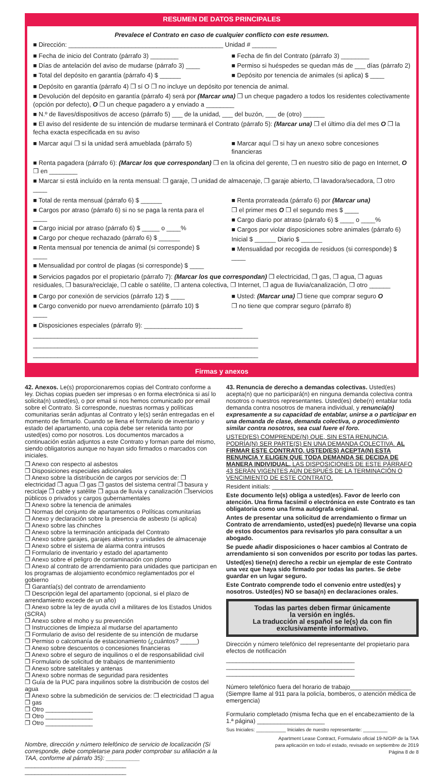RESUMEN DE DATOS PRINCIPALES
Prevalece el Contrato en caso de cualquier conflicto con este resumen.
■ Dirección: ____________________________________________ Unidad # _______
■ Fecha de inicio del Contrato (párrafo 3) ________
■ Días de antelación del aviso de mudarse (párrafo 3) ____
■ Total del depósito en garantía (párrafo 4) $ ______
■ Fecha de fin del Contrato (párrafo 3) ________
■ Permiso si huéspedes se quedan más de ___ días (párrafo 2)
■ Depósito por tenencia de animales (si aplica) $ ____
■ Depósito en garantía (párrafo 4) ❒ sí O ❒ no incluye un depósito por tenencia de animal.
■ Devolución del depósito en garantía (párrafo 4) será por (Marcar una) ❒ un cheque pagadero a todos los residentes colectivamente (opción por defecto), O ❒ un cheque pagadero a y enviado a ________
■ N.º de llaves/dispositivos de acceso (párrafo 5) ___ de la unidad, ___ del buzón, ___ de (otro) ______
■ El aviso del residente de su intención de mudarse terminará el Contrato (párrafo 5): (Marcar una) ❒ el último día del mes O ❒ la fecha exacta especificada en su aviso
■ Marcar aquí ❒ si la unidad será amueblada (párrafo 5)
■ Marcar aquí ❒ si hay un anexo sobre concesiones financieras
■ Renta pagadera (párrafo 6): (Marcar los que correspondan) ❒ en la oficina del gerente, ❒ en nuestro sitio de pago en Internet, O ❒ en ________
■ Marcar si está incluído en la renta mensual: ❒ garaje, ❒ unidad de almacenaje, ❒ garaje abierto, ❒ lavadora/secadora, ❒ otro ____
■ Total de renta mensual (párrafo 6) $ ______
■ Cargos por atraso (párrafo 6) si no se paga la renta para el ____
■ Cargo inicial por atraso (párrafo 6) $ _____ o ____%
■ Cargo por cheque rechazado (párrafo 6) $ ______
■ Renta mensual por tenencia de animal (si corresponde) $ ____
■ Mensualidad por control de plagas (si corresponde) $ ____
■ Renta prorrateada (párrafo 6) por (Marcar una)
❒ el primer mes O ❒ el segundo mes $ ____
■ Cargo diario por atraso (párrafo 6) $ ____ o ____%
■ Cargos por violar disposiciones sobre animales (párrafo 6)
Inicial $ ______ Diario $ ______
■ Mensualidad por recogida de residuos (si corresponde) $ ____
■ Servicios pagados por el propietario (párrafo 7): (Marcar los que correspondan) ❒ electricidad, ❒ gas, ❒ agua, ❒ aguas residuales, ❒ basura/reciclaje, ❒ cable o satélite, ❒ antena colectiva, ❒ Internet, ❒ agua de lluvia/canalización, ❒ otro ______
■ Cargo por conexión de servicios (párrafo 12) $ ____
■ Cargo convenido por nuevo arrendamiento (párrafo 10) $ ____
■ Usted: (Marcar una) ❒ tiene que comprar seguro O
❒ no tiene que comprar seguro (párrafo 8)
■ Disposiciones especiales (párrafo 9): ____________________________
________________________________________________________________
________________________________________________________________
________________________________________________________________
Firmas y anexos
42. Anexos. Le(s) proporcionaremos copias del Contrato conforme a ley. Dichas copias pueden ser impresas o en forma electrónica si así lo solicita(n) usted(es), o por email si nos hemos comunicado por email sobre el Contrato. Si corresponde, nuestras normas y políticas comunitarias serán adjuntas al Contrato y le(s) serán entregadas en el momento de firmarlo. Cuando se llena el formulario de inventario y estado del apartamento, una copia debe ser retenida tanto por usted(es) como por nosotros. Los documentos marcados a continuación están adjuntos a este Contrato y forman parte del mismo, siendo obligatorios aunque no hayan sido firmados o marcados con iniciales.
❒ Anexo con respecto al asbestos
❒ Disposiciones especiales adicionales
❒ Anexo sobre la distribución de cargos por servicios de: ❒ electricidad ❒ agua ❒ gas ❒ gastos del sistema central ❒ basura y reciclaje ❒ cable y satélite ❒ agua de lluvia y canalización ❒servicios públicos o privados y cargos gubernamentales
❒ Anexo sobre la tenencia de animales
❒ Normas del conjunto de apartamentos o Políticas comunitarias
❒ Anexo y declaración sobre la presencia de asbesto (si aplica)
❒ Anexo sobre las chinches
❒ Anexo sobre la terminación anticipada del Contrato
❒ Anexo sobre garajes, garajes abiertos y unidades de almacenaje
❒ Anexo sobre el sistema de alarma contra intrusos
❒ Formulario de inventario y estado del apartamento
❒ Anexo sobre el peligro de contaminación con plomo
❒ Anexo al contrato de arrendamiento para unidades que participan en los programas de alojamiento económico reglamentados por el gobierno
❒ Garantía(s) del contrato de arrendamiento
❒ Descripción legal del apartamento (opcional, si el plazo de arrendamiento excede de un año)
❒ Anexo sobre la ley de ayuda civil a militares de los Estados Unidos (SCRA)
❒ Anexo sobre el moho y su prevención
❒ Instrucciones de limpieza al mudarse del apartamento
❒ Formulario de aviso del residente de su intención de mudarse
❒ Permiso o calcomanía de estacionamiento (¿cuántos? _____)
❒ Anexo sobre descuentos o concesiones financieras
❒ Anexo sobre el seguro de inquilinos o el de responsabilidad civil
❒ Formulario de solicitud de trabajos de mantenimiento
❒ Anexo sobre satelitales y antenas
❒ Anexo sobre normas de seguridad para residentes
❒ Guía de la PUC para inquilinos sobre la distribución de costos del agua
❒ Anexo sobre la submedición de servicios de: ❒ electricidad ❒ agua ❒ gas
❒ Otro ______________
❒ Otro ______________
❒ Otro ______________
Nombre, dirección y número telefónico de servicio de localización (Si corresponde, debe completarse para poder comprobar su afiliación a la TAA, conforme al párrafo 35): __________
______________________________
______________________________
43. Renuncia de derecho a demandas colectivas. Usted(es) acepta(n) que no participará(n) en ninguna demanda colectiva contra nosotros o nuestros representantes. Usted(es) debe(n) entablar toda demanda contra nosotros de manera individual, y renuncia(n) expresamente a su capacidad de entablar, unirse a o participar en una demanda de clase, demanda colectiva, o procedimiento similar contra nosotros, sea cual fuere el foro.
USTED(ES) COMPRENDE(N) QUE, SIN ESTA RENUNCIA, PODRÍA(N) SER PARTE(S) EN UNA DEMANDA COLECTIVA. AL FIRMAR ESTE CONTRATO, USTED(ES) ACEPTA(N) ESTA RENUNCIA Y ELIGEN QUE TODA DEMANDA SE DECIDA DE MANERA INDIVIDUAL. LAS DISPOSICIONES DE ESTE PÁRRAFO 43 SERÁN VIGENTES AÚN DESPUÉS DE LA TERMINACIÓN O VENCIMIENTO DE ESTE CONTRATO.
Resident initials: ________________________
Este documento le(s) obliga a usted(es). Favor de leerlo con atención. Una firma facsímil o electrónica en este Contrato es tan obligatoria como una firma autógrafa original.
Antes de presentar una solicitud de arrendamiento o firmar un Contrato de arrendamiento, usted(es) puede(n) llevarse una copia de estos documentos para revisarlos y/o para consultar a un abogado.
Se puede añadir disposiciones o hacer cambios al Contrato de arrendamiento si son convenidos por escrito por todas las partes.
Usted(es) tiene(n) derecho a recbir un ejemplar de este Contrato una vez que haya sido firmado por todas las partes. Se debe guardar en un lugar seguro.
Este Contrato comprende todo el convenio entre usted(es) y nosotros. Usted(es) NO se basa(n) en declaraciones orales.
Todas las partes deben firmar únicamente
la versión en inglés.
La traducción al español se le(s) da con fin
exclusivamente informativo.
Dirección y número telefónico del representante del propietario para efectos de notificación
______________________________________
______________________________________
______________________________________
Número telefónico fuera del horario de trabajo__________________
(Siempre llame al 911 para la policía, bomberos, o atención médica de emergencia)
Formulario completado (misma fecha que en el encabezamiento de la 1.ª página) ____________________
Sus Iniciales: ___________ Iniciales de nuestro representante: _________
Apartment Lease Contract, Formulario oficial 19-N/O/P de la TAA
para aplicación en todo el estado, revisado en septiembre de 2019
Página 8 de 8